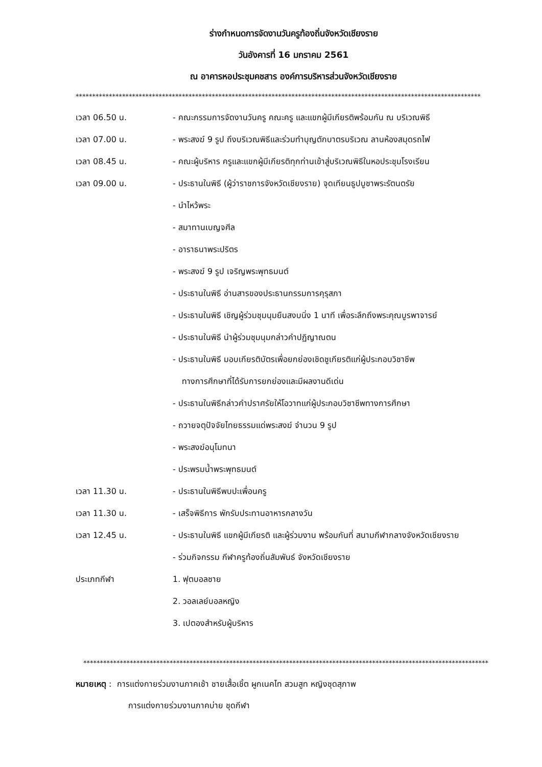ร่างกำหนดการจัดงานวันครูท้องถิ่นจังหวัดเชียงราย
วันอังคารที่ 16 มกราคม 2561
ณ อาคารหอประชุมคชสาร องค์การบริหารส่วนจังหวัดเชียงราย
**************************************************************************************************************************
เวลา 06.50 น. - คณะกรรมการจัดงานวันครู คณะครู และแขกผู้มีเกียรติพร้อมกัน ณ บริเวณพิธี
เวลา 07.00 น. - พระสงฆ์ 9 รูป ถึงบริเวณพิธีและร่วมทำบุญตักบาตรบริเวณ ลานห้องสมุดรถไฟ
เวลา 08.45 น. - คณะผู้บริหาร ครูและแขกผู้มีเกียรติทุกท่านเข้าสู่บริเวณพิธีในหอประชุมโรงเรียน
เวลา 09.00 น. - ประธานในพิธี (ผู้ว่าราชการจังหวัดเชียงราย) จุดเทียนธูปบูชาพระรัตนตรัย
- นำไหว้พระ
- สมาทานเบญจศีล
- อาราธนาพระปริตร
- พระสงฆ์ 9 รูป เจริญพระพุทธมนต์
- ประธานในพิธี อ่านสารของประธานกรรมการคุรุสภา
- ประธานในพิธี เชิญผู้ร่วมชุมนุมยืนสงบนิ่ง 1 นาที เพื่อระลึกถึงพระคุณบูรพาจารย์
- ประธานในพิธี นำผู้ร่วมชุมนุมกล่าวคำปฏิญาณตน
- ประธานในพิธี มอบเกียรติบัตรเพื่อยกย่องเชิดชูเกียรติแก่ผู้ประกอบวิชาชีพ
ทางการศึกษาที่ได้รับการยกย่องและมีผลงานดีเด่น
- ประธานในพิธีกล่าวคำปราศรัยให้โอวาทแก่ผู้ประกอบวิชาชีพทางการศึกษา
- ถวายจตุปัจจัยไทยธรรมแด่พระสงฆ์ จำนวน 9 รูป
- พระสงฆ์อนุโมทนา
- ประพรมน้ำพระพุทธมนต์
เวลา 11.30 น. - ประธานในพิธีพบปะเพื่อนครู
เวลา 11.30 น. - เสร็จพิธีการ พักรับประทานอาหารกลางวัน
เวลา 12.45 น. - ประธานในพิธี แขกผู้มีเกียรติ และผู้ร่วมงาน พร้อมกันที่ สนามกีฬากลางจังหวัดเชียงราย
- ร่วมกิจกรรม กีฬาครูท้องถิ่นสัมพันธ์ จังหวัดเชียงราย
ประเภทกีฬา 1. ฟุตบอลชาย
2. วอลเลย์บอลหญิง
3. เปตองสำหรับผู้บริหาร
**************************************************************************************************************************
หมายเหตุ : การแต่งกายร่วมงานภาคเช้า ชายเสื้อเชิ้ต ผูกเนคไท สวมสูท หญิงชุดสุภาพ
การแต่งกายร่วมงานภาคบ่าย ชุดกีฬา